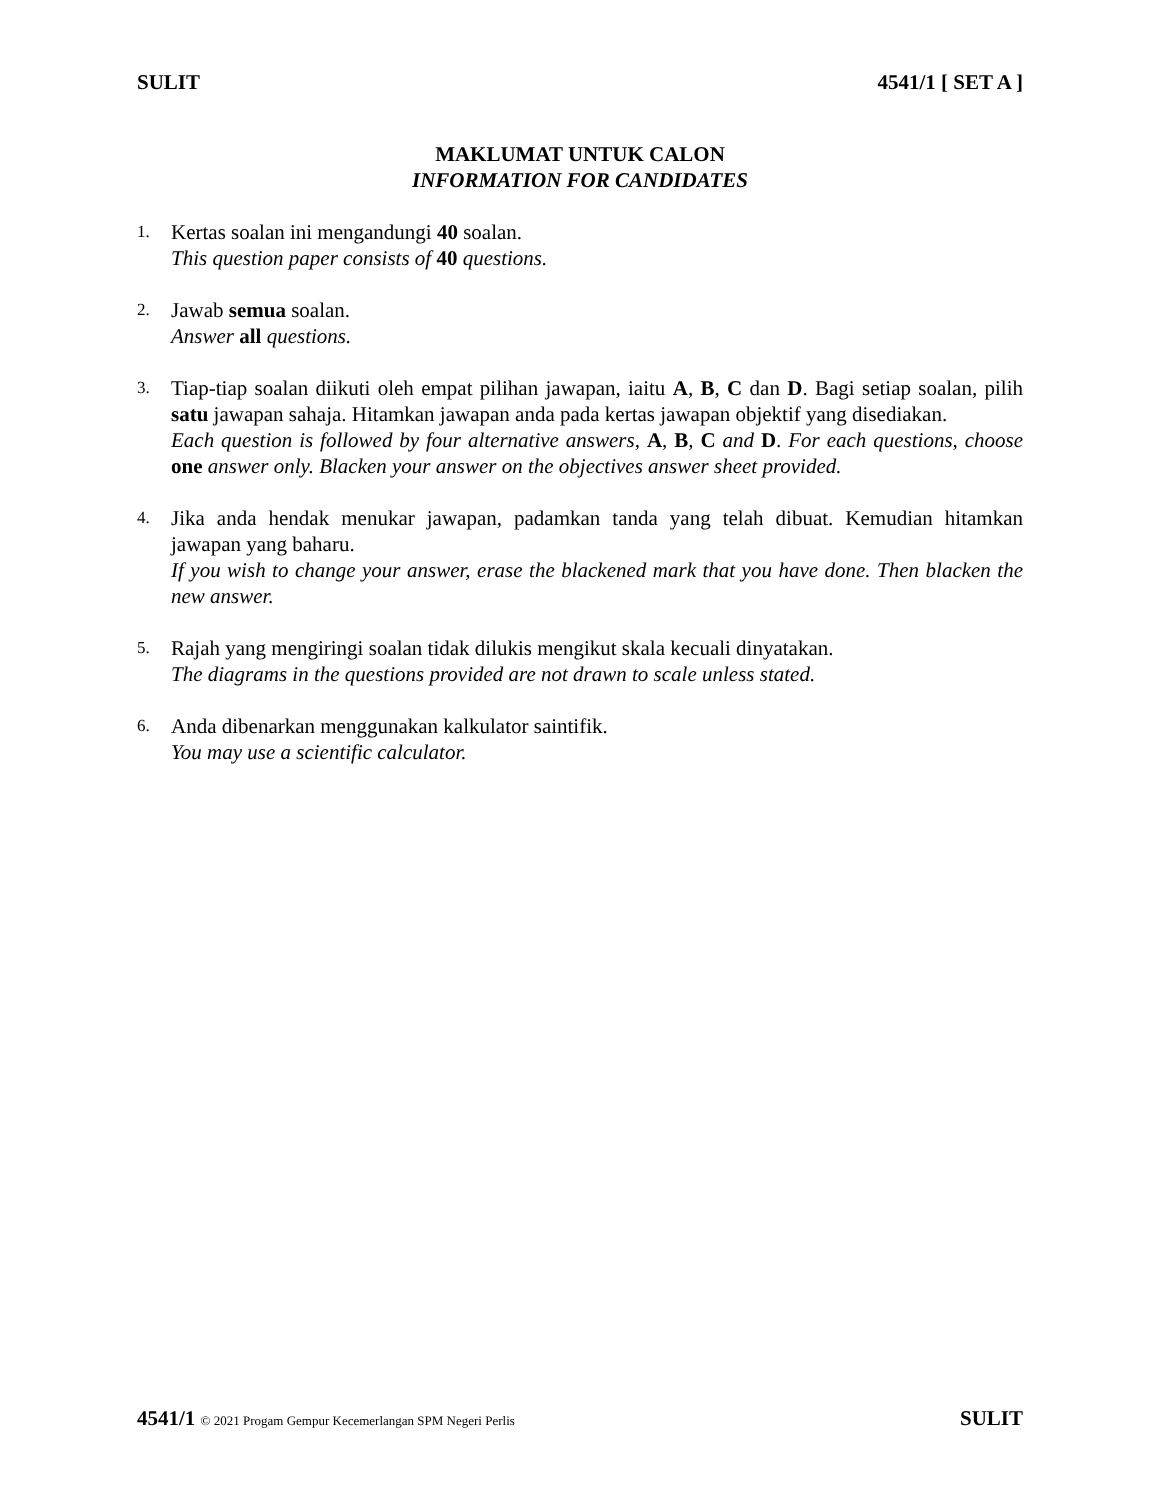SULIT 4541/1 [ SET A ]
MAKLUMAT UNTUK CALON
INFORMATION FOR CANDIDATES
1.
Kertas soalan ini mengandungi 40 soalan.
This question paper consists of 40 questions.
2.
Jawab semua soalan.
Answer all questions.
3.
Tiap-tiap soalan diikuti oleh empat pilihan jawapan, iaitu A, B, C dan D. Bagi setiap soalan, pilih satu jawapan sahaja. Hitamkan jawapan anda pada kertas jawapan objektif yang disediakan.
Each question is followed by four alternative answers, A, B, C and D. For each questions, choose one answer only. Blacken your answer on the objectives answer sheet provided.
4.
Jika anda hendak menukar jawapan, padamkan tanda yang telah dibuat. Kemudian hitamkan jawapan yang baharu.
If you wish to change your answer, erase the blackened mark that you have done. Then blacken the new answer.
5.
Rajah yang mengiringi soalan tidak dilukis mengikut skala kecuali dinyatakan.
The diagrams in the questions provided are not drawn to scale unless stated.
6.
Anda dibenarkan menggunakan kalkulator saintifik.
You may use a scientific calculator.
4541/1 © 2021 Progam Gempur Kecemerlangan SPM Negeri Perlis SULIT